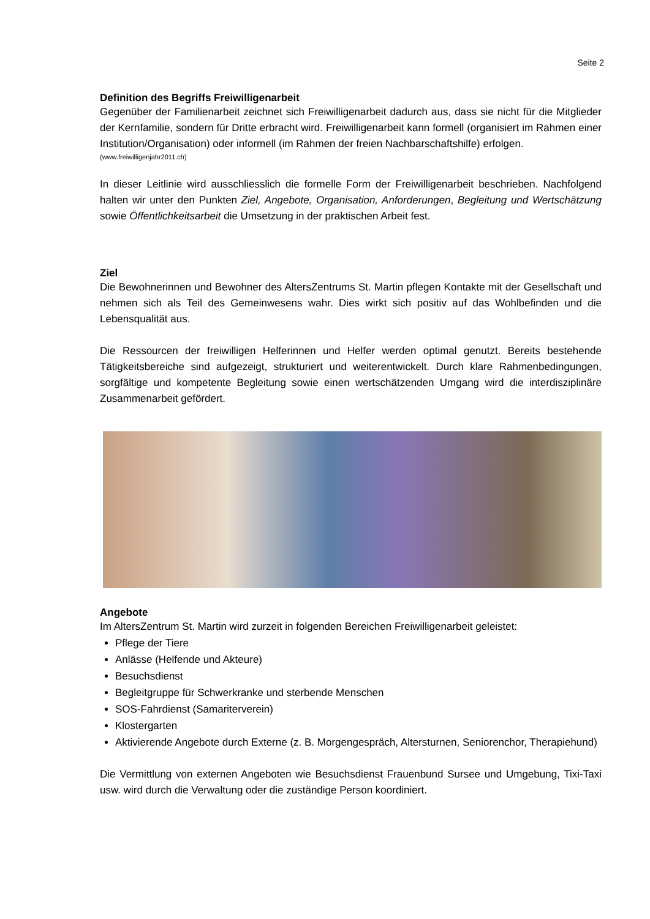Seite 2
Definition des Begriffs Freiwilligenarbeit
Gegenüber der Familienarbeit zeichnet sich Freiwilligenarbeit dadurch aus, dass sie nicht für die Mitglieder der Kernfamilie, sondern für Dritte erbracht wird. Freiwilligenarbeit kann formell (organisiert im Rahmen einer Institution/Organisation) oder informell (im Rahmen der freien Nachbarschaftshilfe) erfolgen.
(www.freiwilligenjahr2011.ch)
In dieser Leitlinie wird ausschliesslich die formelle Form der Freiwilligenarbeit beschrieben. Nachfolgend halten wir unter den Punkten Ziel, Angebote, Organisation, Anforderungen, Begleitung und Wertschätzung sowie Öffentlichkeitsarbeit die Umsetzung in der praktischen Arbeit fest.
Ziel
Die Bewohnerinnen und Bewohner des AltersZentrums St. Martin pflegen Kontakte mit der Gesellschaft und nehmen sich als Teil des Gemeinwesens wahr. Dies wirkt sich positiv auf das Wohlbefinden und die Lebensqualität aus.
Die Ressourcen der freiwilligen Helferinnen und Helfer werden optimal genutzt. Bereits bestehende Tätigkeitsbereiche sind aufgezeigt, strukturiert und weiterentwickelt. Durch klare Rahmenbedingungen, sorgfältige und kompetente Begleitung sowie einen wertschätzenden Umgang wird die interdisziplinäre Zusammenarbeit gefördert.
Angebote
Im AltersZentrum St. Martin wird zurzeit in folgenden Bereichen Freiwilligenarbeit geleistet:
Pflege der Tiere
Anlässe (Helfende und Akteure)
Besuchsdienst
Begleitgruppe für Schwerkranke und sterbende Menschen
SOS-Fahrdienst (Samariterverein)
Klostergarten
Aktivierende Angebote durch Externe (z. B. Morgengespräch, Altersturnen, Seniorenchor, Therapiehund)
Die Vermittlung von externen Angeboten wie Besuchsdienst Frauenbund Sursee und Umgebung, Tixi-Taxi usw. wird durch die Verwaltung oder die zuständige Person koordiniert.